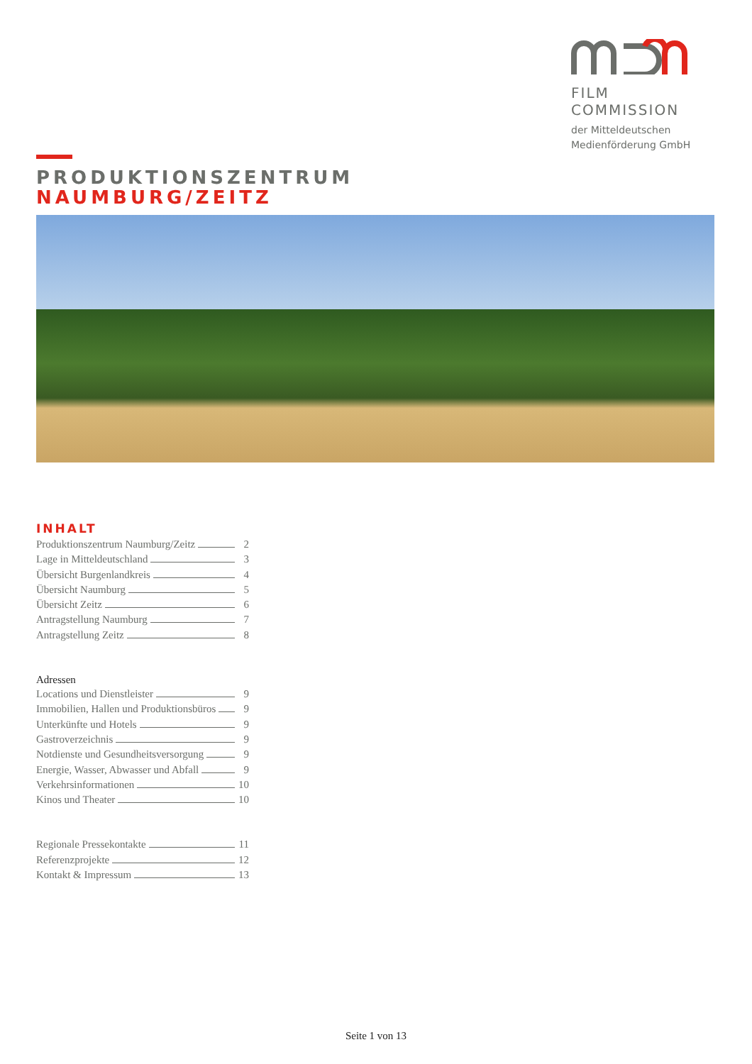FILM COMMISSION
der Mitteldeutschen
Medienförderung GmbH
PRODUKTIONSZENTRUM
NAUMBURG/ZEITZ
INHALT
Produktionszentrum Naumburg/Zeitz 2
Lage in Mitteldeutschland 3
Übersicht Burgenlandkreis 4
Übersicht Naumburg 5
Übersicht Zeitz 6
Antragstellung Naumburg 7
Antragstellung Zeitz 8
Adressen
Locations und Dienstleister 9
Immobilien, Hallen und Produktionsbüros 9
Unterkünfte und Hotels 9
Gastroverzeichnis 9
Notdienste und Gesundheitsversorgung 9
Energie, Wasser, Abwasser und Abfall 9
Verkehrsinformationen 10
Kinos und Theater 10
Regionale Pressekontakte 11
Referenzprojekte 12
Kontakt & Impressum 13
Seite 1 von 13